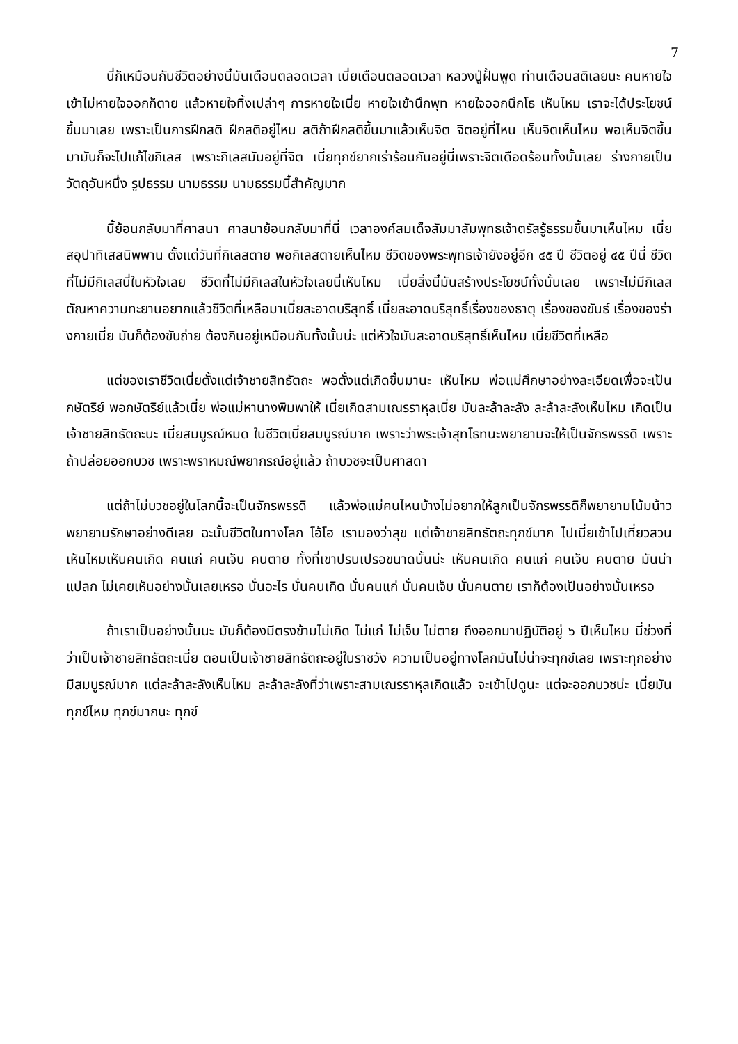7
นี่ก็เหมือนกันชีวิตอย่างนี้มันเตือนตลอดเวลา เนี่ยเตือนตลอดเวลา หลวงปู่ฝั้นพูด ท่านเตือนสติเลยนะ คนหายใจเข้าไม่หายใจออกก็ตาย แล้วหายใจทิ้งเปล่าๆ การหายใจเนี่ย หายใจเข้านึกพุท หายใจออกนึกโธ เห็นไหม เราจะได้ประโยชน์ขึ้นมาเลย เพราะเป็นการฝึกสติ ฝึกสติอยู่ไหน สติถ้าฝึกสติขึ้นมาแล้วเห็นจิต จิตอยู่ที่ไหน เห็นจิตเห็นไหม พอเห็นจิตขึ้นมามันก็จะไปแก้ไขกิเลส เพราะกิเลสมันอยู่ที่จิต เนี่ยทุกข์ยากเร่าร้อนกันอยู่นี่เพราะจิตเดือดร้อนทั้งนั้นเลย ร่างกายเป็นวัตถุอันหนึ่ง รูปธรรม นามธรรม นามธรรมนี้สำคัญมาก
นี้ย้อนกลับมาที่ศาสนา ศาสนาย้อนกลับมาที่นี่ เวลาองค์สมเด็จสัมมาสัมพุทธเจ้าตรัสรู้ธรรมขึ้นมาเห็นไหม เนี่ยสอุปาทิเสสนิพพาน ตั้งแต่วันที่กิเลสตาย พอกิเลสตายเห็นไหม ชีวิตของพระพุทธเจ้ายังอยู่อีก ๔๕ ปี ชีวิตอยู่ ๔๕ ปีนี่ ชีวิตที่ไม่มีกิเลสนี่ในหัวใจเลย ชีวิตที่ไม่มีกิเลสในหัวใจเลยนี่เห็นไหม เนี่ยสิ่งนี้มันสร้างประโยชน์ทั้งนั้นเลย เพราะไม่มีกิเลสตัณหาความทะยานอยากแล้วชีวิตที่เหลือมาเนี่ยสะอาดบริสุทธิ์ เนี่ยสะอาดบริสุทธิ์เรื่องของธาตุ เรื่องของขันธ์ เรื่องของร่างกายเนี่ย มันก็ต้องขับถ่าย ต้องกินอยู่เหมือนกันทั้งนั้นน่ะ แต่หัวใจมันสะอาดบริสุทธิ์เห็นไหม เนี่ยชีวิตที่เหลือ
แต่ของเราชีวิตเนี่ยตั้งแต่เจ้าชายสิทธัตถะ พอตั้งแต่เกิดขึ้นมานะ เห็นไหม พ่อแม่ศึกษาอย่างละเอียดเพื่อจะเป็นกษัตริย์ พอกษัตริย์แล้วเนี่ย พ่อแม่หานางพิมพาให้ เนี่ยเกิดสามเณรราหุลเนี่ย มันละล้าละลัง ละล้าละลังเห็นไหม เกิดเป็นเจ้าชายสิทธัตถะนะ เนี่ยสมบูรณ์หมด ในชีวิตเนี่ยสมบูรณ์มาก เพราะว่าพระเจ้าสุทโธทนะพยายามจะให้เป็นจักรพรรดิ เพราะถ้าปล่อยออกบวช เพราะพราหมณ์พยากรณ์อยู่แล้ว ถ้าบวชจะเป็นศาสดา
แต่ถ้าไม่บวชอยู่ในโลกนี้จะเป็นจักรพรรดิ แล้วพ่อแม่คนไหนบ้างไม่อยากให้ลูกเป็นจักรพรรดิก็พยายามโน้มน้าวพยายามรักษาอย่างดีเลย ฉะนั้นชีวิตในทางโลก โอ้โฮ เรามองว่าสุข แต่เจ้าชายสิทธัตถะทุกข์มาก ไปเนี่ยเข้าไปเที่ยวสวนเห็นไหมเห็นคนเกิด คนแก่ คนเจ็บ คนตาย ทั้งที่เขาปรนเปรอขนาดนั้นน่ะ เห็นคนเกิด คนแก่ คนเจ็บ คนตาย มันน่าแปลก ไม่เคยเห็นอย่างนั้นเลยเหรอ นั่นอะไร นั่นคนเกิด นั่นคนแก่ นั่นคนเจ็บ นั่นคนตาย เราก็ต้องเป็นอย่างนั้นเหรอ
ถ้าเราเป็นอย่างนั้นนะ มันก็ต้องมีตรงข้ามไม่เกิด ไม่แก่ ไม่เจ็บ ไม่ตาย ถึงออกมาปฏิบัติอยู่ ๖ ปีเห็นไหม นี่ช่วงที่ว่าเป็นเจ้าชายสิทธัตถะเนี่ย ตอนเป็นเจ้าชายสิทธัตถะอยู่ในราชวัง ความเป็นอยู่ทางโลกมันไม่น่าจะทุกข์เลย เพราะทุกอย่างมีสมบูรณ์มาก แต่ละล้าละลังเห็นไหม ละล้าละลังที่ว่าเพราะสามเณรราหุลเกิดแล้ว จะเข้าไปดูนะ แต่จะออกบวชน่ะ เนี่ยมันทุกข์ไหม ทุกข์มากนะ ทุกข์